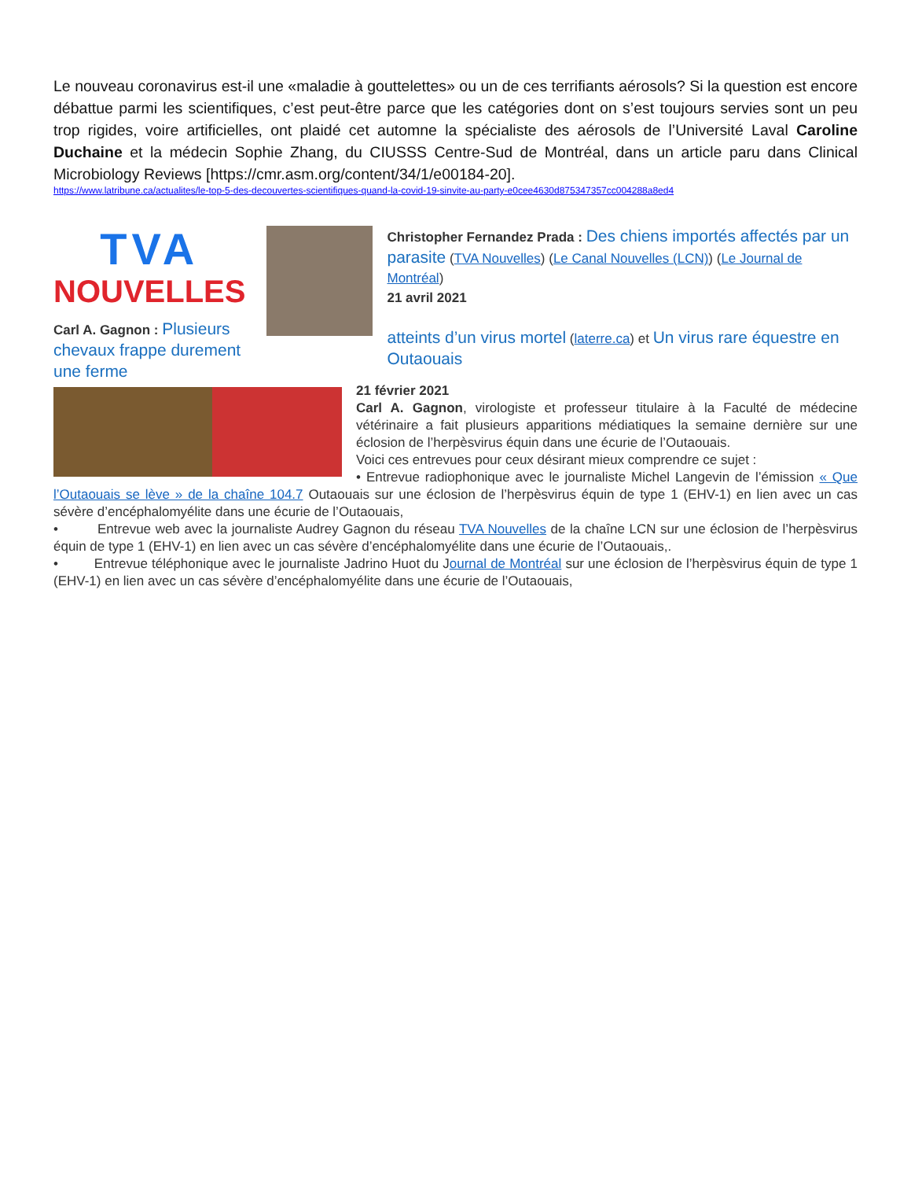Le nouveau coronavirus est-il une «maladie à gouttelettes» ou un de ces terrifiants aérosols? Si la question est encore débattue parmi les scientifiques, c’est peut-être parce que les catégories dont on s’est toujours servies sont un peu trop rigides, voire artificielles, ont plaidé cet automne la spécialiste des aérosols de l’Université Laval Caroline Duchaine et la médecin Sophie Zhang, du CIUSSS Centre-Sud de Montréal, dans un article paru dans Clinical Microbiology Reviews [https://cmr.asm.org/content/34/1/e00184-20].
https://www.latribune.ca/actualites/le-top-5-des-decouvertes-scientifiques-quand-la-covid-19-sinvite-au-party-e0cee4630d875347357cc004288a8ed4
TVA
NOUVELLES
Carl A. Gagnon : Plusieurs chevaux frappe durement une ferme
Christopher Fernandez Prada : Des chiens importés affectés par un parasite (TVA Nouvelles) (Le Canal Nouvelles (LCN)) (Le Journal de Montréal)
21 avril 2021
atteints d’un virus mortel (laterre.ca) et Un virus rare équestre en Outaouais
21 février 2021
Carl A. Gagnon, virologiste et professeur titulaire à la Faculté de médecine vétérinaire a fait plusieurs apparitions médiatiques la semaine dernière sur une éclosion de l’herpèsvirus équin dans une écurie de l’Outaouais.
Voici ces entrevues pour ceux désirant mieux comprendre ce sujet :
• Entrevue radiophonique avec le journaliste Michel Langevin de l’émission « Que l’Outaouais se lève » de la chaîne 104.7 Outaouais sur une éclosion de l’herpèsvirus équin de type 1 (EHV-1) en lien avec un cas sévère d’encéphalomyélite dans une écurie de l’Outaouais,
• Entrevue web avec la journaliste Audrey Gagnon du réseau TVA Nouvelles de la chaîne LCN sur une éclosion de l’herpèsvirus équin de type 1 (EHV-1) en lien avec un cas sévère d’encéphalomyélite dans une écurie de l’Outaouais,.
• Entrevue téléphonique avec le journaliste Jadrino Huot du Journal de Montréal sur une éclosion de l’herpèsvirus équin de type 1 (EHV-1) en lien avec un cas sévère d’encéphalomyélite dans une écurie de l’Outaouais,